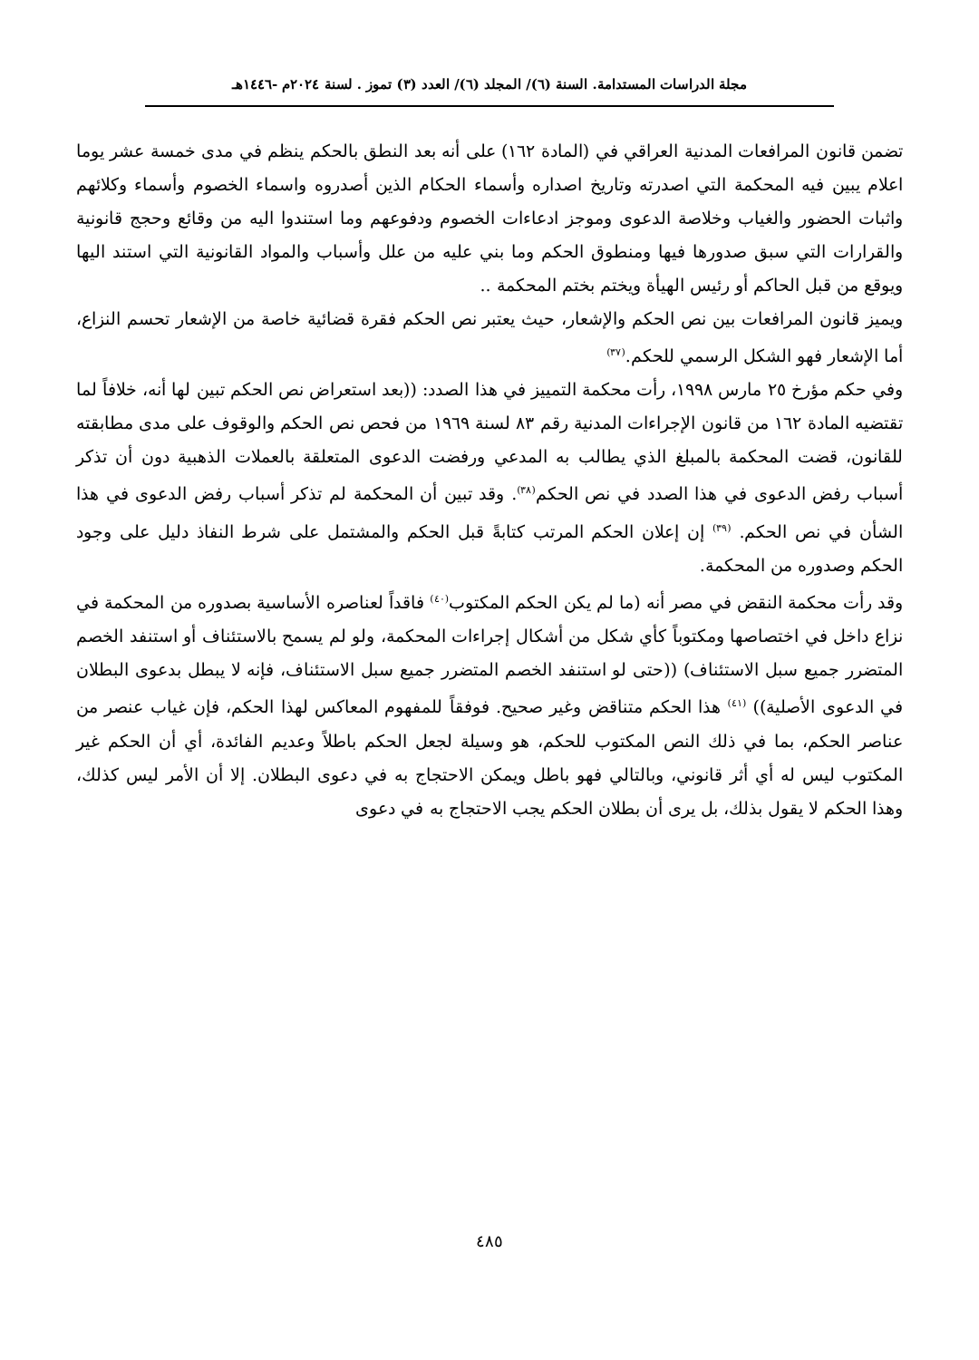مجلة الدراسات المستدامة. السنة (٦)/ المجلد (٦)/ العدد (٣) تموز . لسنة ٢٠٢٤م -١٤٤٦هـ
تضمن قانون المرافعات المدنية العراقي في (المادة ١٦٢) على أنه بعد النطق بالحكم ينظم في مدى خمسة عشر يوما اعلام يبين فيه المحكمة التي اصدرته وتاريخ اصداره وأسماء الحكام الذين أصدروه واسماء الخصوم وأسماء وكلائهم واثبات الحضور والغياب وخلاصة الدعوى وموجز ادعاءات الخصوم ودفوعهم وما استندوا اليه من وقائع وحجج قانونية والقرارات التي سبق صدورها فيها ومنطوق الحكم وما بني عليه من علل وأسباب والمواد القانونية التي استند اليها ويوقع من قبل الحاكم أو رئيس الهيأة ويختم بختم المحكمة ..
ويميز قانون المرافعات بين نص الحكم والإشعار، حيث يعتبر نص الحكم فقرة قضائية خاصة من الإشعار تحسم النزاع، أما الإشعار فهو الشكل الرسمي للحكم.<sup>(٣٧)</sup>
وفي حكم مؤرخ ٢٥ مارس ١٩٩٨، رأت محكمة التمييز في هذا الصدد: ((بعد استعراض نص الحكم تبين لها أنه، خلافاً لما تقتضيه المادة ١٦٢ من قانون الإجراءات المدنية رقم ٨٣ لسنة ١٩٦٩ من فحص نص الحكم والوقوف على مدى مطابقته للقانون، قضت المحكمة بالمبلغ الذي يطالب به المدعي ورفضت الدعوى المتعلقة بالعملات الذهبية دون أن تذكر أسباب رفض الدعوى في هذا الصدد في نص الحكم<sup>(٣٨)</sup>. وقد تبين أن المحكمة لم تذكر أسباب رفض الدعوى في هذا الشأن في نص الحكم. <sup>(٣٩)</sup> إن إعلان الحكم المرتب كتابةً قبل الحكم والمشتمل على شرط النفاذ دليل على وجود الحكم وصدوره من المحكمة.
وقد رأت محكمة النقض في مصر أنه (ما لم يكن الحكم المكتوب<sup>(٤٠)</sup> فاقداً لعناصره الأساسية بصدوره من المحكمة في نزاع داخل في اختصاصها ومكتوباً كأي شكل من أشكال إجراءات المحكمة، ولو لم يسمح بالاستئناف أو استنفد الخصم المتضرر جميع سبل الاستئناف) ((حتى لو استنفد الخصم المتضرر جميع سبل الاستئناف، فإنه لا يبطل بدعوى البطلان في الدعوى الأصلية)) <sup>(٤١)</sup> هذا الحكم متناقض وغير صحيح. فوفقاً للمفهوم المعاكس لهذا الحكم، فإن غياب عنصر من عناصر الحكم، بما في ذلك النص المكتوب للحكم، هو وسيلة لجعل الحكم باطلاً وعديم الفائدة، أي أن الحكم غير المكتوب ليس له أي أثر قانوني، وبالتالي فهو باطل ويمكن الاحتجاج به في دعوى البطلان. إلا أن الأمر ليس كذلك، وهذا الحكم لا يقول بذلك، بل يرى أن بطلان الحكم يجب الاحتجاج به في دعوى
٤٨٥